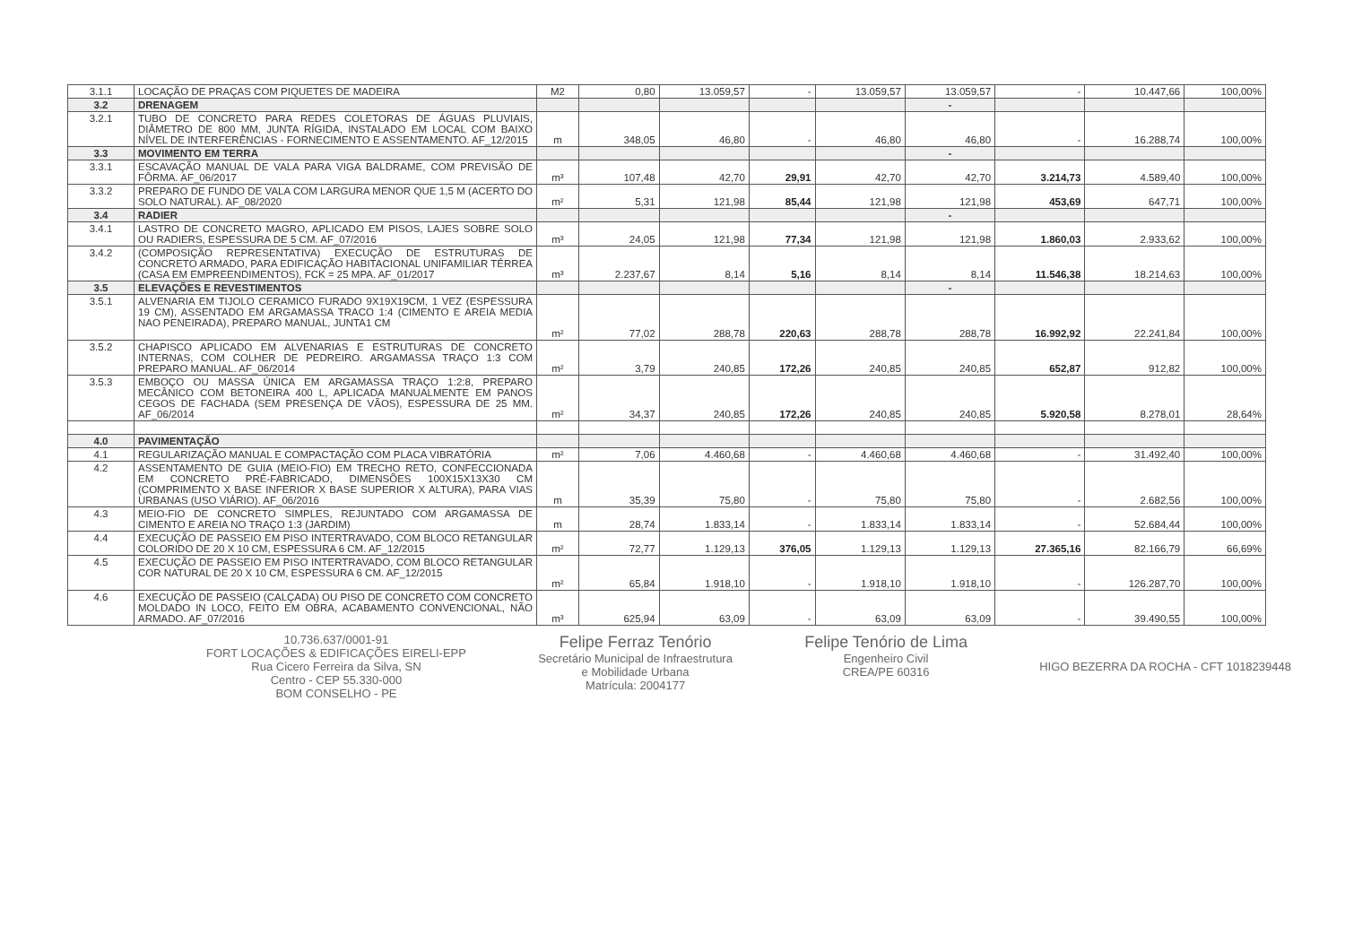| 3.1.1 | LOCAÇÃO DE PRAÇAS COM PIQUETES DE MADEIRA | M2 | 0,80 | 13.059,57 | - | 13.059,57 | 13.059,57 | - | 10.447,66 | 100,00% |
| 3.2 | DRENAGEM | | | | | | - | | | |
| 3.2.1 | TUBO DE CONCRETO PARA REDES COLETORAS DE ÁGUAS PLUVIAIS, DIÂMETRO DE 800 MM, JUNTA RÍGIDA, INSTALADO EM LOCAL COM BAIXO NÍVEL DE INTERFERÊNCIAS - FORNECIMENTO E ASSENTAMENTO. AF_12/2015 | m | 348,05 | 46,80 | - | 46,80 | 46,80 | - | 16.288,74 | 100,00% |
| 3.3 | MOVIMENTO EM TERRA | | | | | | - | | | |
| 3.3.1 | ESCAVAÇÃO MANUAL DE VALA PARA VIGA BALDRAME, COM PREVISÃO DE FÔRMA. AF_06/2017 | m³ | 107,48 | 42,70 | 29,91 | 42,70 | 42,70 | 3.214,73 | 4.589,40 | 100,00% |
| 3.3.2 | PREPARO DE FUNDO DE VALA COM LARGURA MENOR QUE 1,5 M (ACERTO DO SOLO NATURAL). AF_08/2020 | m² | 5,31 | 121,98 | 85,44 | 121,98 | 121,98 | 453,69 | 647,71 | 100,00% |
| 3.4 | RADIER | | | | | | - | | | |
| 3.4.1 | LASTRO DE CONCRETO MAGRO, APLICADO EM PISOS, LAJES SOBRE SOLO OU RADIERS, ESPESSURA DE 5 CM. AF_07/2016 | m³ | 24,05 | 121,98 | 77,34 | 121,98 | 121,98 | 1.860,03 | 2.933,62 | 100,00% |
| 3.4.2 | (COMPOSIÇÃO REPRESENTATIVA) EXECUÇÃO DE ESTRUTURAS DE CONCRETO ARMADO, PARA EDIFICAÇÃO HABITACIONAL UNIFAMILIAR TÉRREA (CASA EM EMPREENDIMENTOS), FCK = 25 MPA. AF_01/2017 | m³ | 2.237,67 | 8,14 | 5,16 | 8,14 | 8,14 | 11.546,38 | 18.214,63 | 100,00% |
| 3.5 | ELEVAÇÕES E REVESTIMENTOS | | | | | | - | | | |
| 3.5.1 | ALVENARIA EM TIJOLO CERAMICO FURADO 9X19X19CM, 1 VEZ (ESPESSURA 19 CM), ASSENTADO EM ARGAMASSA TRACO 1:4 (CIMENTO E AREIA MEDIA NAO PENEIRADA), PREPARO MANUAL, JUNTA1 CM | m² | 77,02 | 288,78 | 220,63 | 288,78 | 288,78 | 16.992,92 | 22.241,84 | 100,00% |
| 3.5.2 | CHAPISCO APLICADO EM ALVENARIAS E ESTRUTURAS DE CONCRETO INTERNAS, COM COLHER DE PEDREIRO. ARGAMASSA TRAÇO 1:3 COM PREPARO MANUAL. AF_06/2014 | m² | 3,79 | 240,85 | 172,26 | 240,85 | 240,85 | 652,87 | 912,82 | 100,00% |
| 3.5.3 | EMBOÇO OU MASSA ÚNICA EM ARGAMASSA TRAÇO 1:2:8, PREPARO MECÂNICO COM BETONEIRA 400 L, APLICADA MANUALMENTE EM PANOS CEGOS DE FACHADA (SEM PRESENÇA DE VÃOS), ESPESSURA DE 25 MM. AF_06/2014 | m² | 34,37 | 240,85 | 172,26 | 240,85 | 240,85 | 5.920,58 | 8.278,01 | 28,64% |
| 4.0 | PAVIMENTAÇÃO | | | | | | | | | |
| 4.1 | REGULARIZAÇÃO MANUAL E COMPACTAÇÃO COM PLACA VIBRATÓRIA | m² | 7,06 | 4.460,68 | - | 4.460,68 | 4.460,68 | - | 31.492,40 | 100,00% |
| 4.2 | ASSENTAMENTO DE GUIA (MEIO-FIO) EM TRECHO RETO, CONFECCIONADA EM CONCRETO PRÉ-FABRICADO, DIMENSÕES 100X15X13X30 CM (COMPRIMENTO X BASE INFERIOR X BASE SUPERIOR X ALTURA), PARA VIAS URBANAS (USO VIÁRIO). AF_06/2016 | m | 35,39 | 75,80 | - | 75,80 | 75,80 | - | 2.682,56 | 100,00% |
| 4.3 | MEIO-FIO DE CONCRETO SIMPLES, REJUNTADO COM ARGAMASSA DE CIMENTO E AREIA NO TRAÇO 1:3 (JARDIM) | m | 28,74 | 1.833,14 | - | 1.833,14 | 1.833,14 | - | 52.684,44 | 100,00% |
| 4.4 | EXECUÇÃO DE PASSEIO EM PISO INTERTRAVADO, COM BLOCO RETANGULAR COLORIDO DE 20 X 10 CM, ESPESSURA 6 CM. AF_12/2015 | m² | 72,77 | 1.129,13 | 376,05 | 1.129,13 | 1.129,13 | 27.365,16 | 82.166,79 | 66,69% |
| 4.5 | EXECUÇÃO DE PASSEIO EM PISO INTERTRAVADO, COM BLOCO RETANGULAR COR NATURAL DE 20 X 10 CM, ESPESSURA 6 CM. AF_12/2015 | m² | 65,84 | 1.918,10 | - | 1.918,10 | 1.918,10 | - | 126.287,70 | 100,00% |
| 4.6 | EXECUÇÃO DE PASSEIO (CALÇADA) OU PISO DE CONCRETO COM CONCRETO MOLDADO IN LOCO, FEITO EM OBRA, ACABAMENTO CONVENCIONAL, NÃO ARMADO. AF_07/2016 | m³ | 625,94 | 63,09 | - | 63,09 | 63,09 | - | 39.490,55 | 100,00% |
10.736.637/0001-91
FORT LOCAÇÕES & EDIFICAÇÕES EIRELI-EPP
Rua Cicero Ferreira da Silva, SN
Centro - CEP 55.330-000
BOM CONSELHO - PE
Felipe Ferraz Tenório
Secretário Municipal de Infraestrutura
e Mobilidade Urbana
Matrícula: 2004177
Felipe Tenório de Lima
Engenheiro Civil
CREA/PE 60316
HIGO BEZERRA DA ROCHA - CFT 1018239448